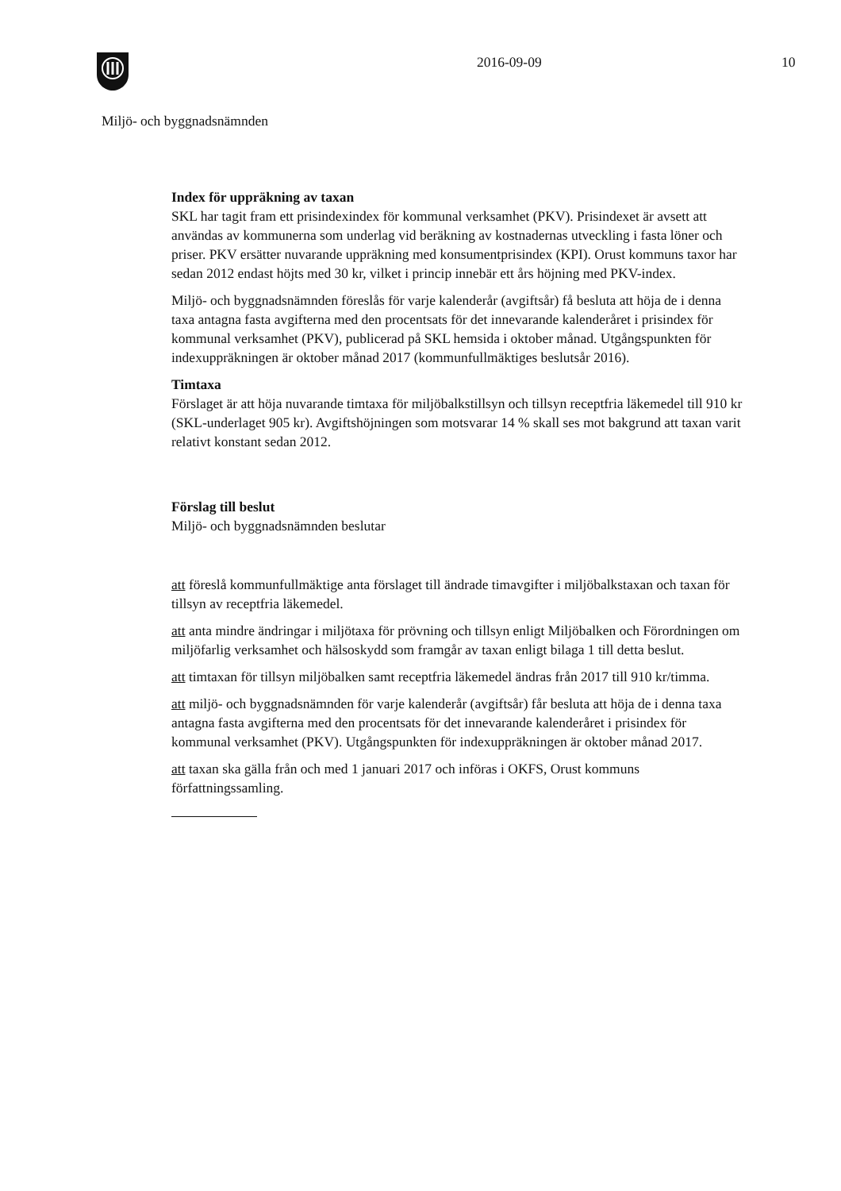2016-09-09 10
Miljö- och byggnadsnämnden
Index för uppräkning av taxan
SKL har tagit fram ett prisindexindex för kommunal verksamhet (PKV). Prisindexet är avsett att användas av kommunerna som underlag vid beräkning av kostnadernas utveckling i fasta löner och priser. PKV ersätter nuvarande uppräkning med konsumentprisindex (KPI). Orust kommuns taxor har sedan 2012 endast höjts med 30 kr, vilket i princip innebär ett års höjning med PKV-index.
Miljö- och byggnadsnämnden föreslås för varje kalenderår (avgiftsår) få besluta att höja de i denna taxa antagna fasta avgifterna med den procentsats för det innevarande kalenderåret i prisindex för kommunal verksamhet (PKV), publicerad på SKL hemsida i oktober månad. Utgångspunkten för indexuppräkningen är oktober månad 2017 (kommunfullmäktiges beslutsår 2016).
Timtaxa
Förslaget är att höja nuvarande timtaxa för miljöbalkstillsyn och tillsyn receptfria läkemedel till 910 kr (SKL-underlaget 905 kr). Avgiftshöjningen som motsvarar 14 % skall ses mot bakgrund att taxan varit relativt konstant sedan 2012.
Förslag till beslut
Miljö- och byggnadsnämnden beslutar
att föreslå kommunfullmäktige anta förslaget till ändrade timavgifter i miljöbalkstaxan och taxan för tillsyn av receptfria läkemedel.
att anta mindre ändringar i miljötaxa för prövning och tillsyn enligt Miljöbalken och Förordningen om miljöfarlig verksamhet och hälsoskydd som framgår av taxan enligt bilaga 1 till detta beslut.
att timtaxan för tillsyn miljöbalken samt receptfria läkemedel ändras från 2017 till 910 kr/timma.
att miljö- och byggnadsnämnden för varje kalenderår (avgiftsår) får besluta att höja de i denna taxa antagna fasta avgifterna med den procentsats för det innevarande kalenderåret i prisindex för kommunal verksamhet (PKV). Utgångspunkten för indexuppräkningen är oktober månad 2017.
att taxan ska gälla från och med 1 januari 2017 och införas i OKFS, Orust kommuns författningssamling.